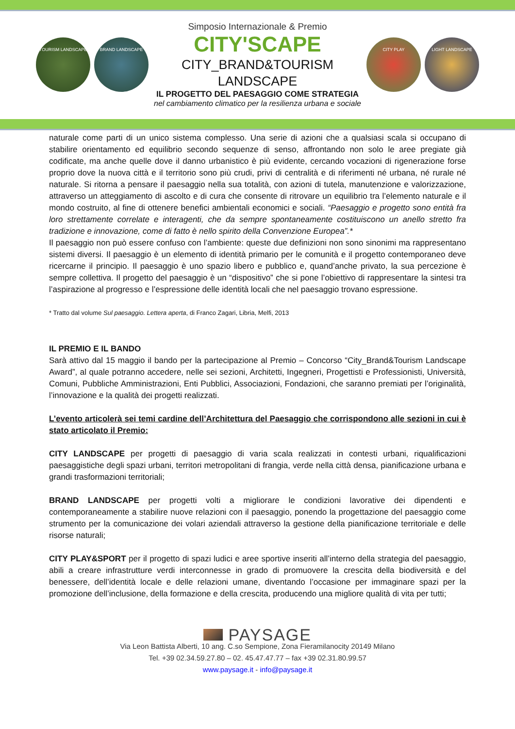TOURISM LANDSCAPE BRAND LANDSCAPE
Simposio Internazionale & Premio
CITY'SCAPE
CITY_BRAND&TOURISM
LANDSCAPE
IL PROGETTO DEL PAESAGGIO COME STRATEGIA
nel cambiamento climatico per la resilienza urbana e sociale
CITY PLAY LIGHT LANDSCAPE
naturale come parti di un unico sistema complesso. Una serie di azioni che a qualsiasi scala si occupano di stabilire orientamento ed equilibrio secondo sequenze di senso, affrontando non solo le aree pregiate già codificate, ma anche quelle dove il danno urbanistico è più evidente, cercando vocazioni di rigenerazione forse proprio dove la nuova città e il territorio sono più crudi, privi di centralità e di riferimenti né urbana, né rurale né naturale. Si ritorna a pensare il paesaggio nella sua totalità, con azioni di tutela, manutenzione e valorizzazione, attraverso un atteggiamento di ascolto e di cura che consente di ritrovare un equilibrio tra l’elemento naturale e il mondo costruito, al fine di ottenere benefici ambientali economici e sociali. “Paesaggio e progetto sono entità fra loro strettamente correlate e interagenti, che da sempre spontaneamente costituiscono un anello stretto fra tradizione e innovazione, come di fatto è nello spirito della Convenzione Europea”.*
Il paesaggio non può essere confuso con l’ambiente: queste due definizioni non sono sinonimi ma rappresentano sistemi diversi. Il paesaggio è un elemento di identità primario per le comunità e il progetto contemporaneo deve ricercarne il principio. Il paesaggio è uno spazio libero e pubblico e, quand’anche privato, la sua percezione è sempre collettiva. Il progetto del paesaggio è un “dispositivo” che si pone l’obiettivo di rappresentare la sintesi tra l’aspirazione al progresso e l’espressione delle identità locali che nel paesaggio trovano espressione.
* Tratto dal volume Sul paesaggio. Lettera aperta, di Franco Zagari, Libria, Melfi, 2013
IL PREMIO E IL BANDO
Sarà attivo dal 15 maggio il bando per la partecipazione al Premio – Concorso “City_Brand&Tourism Landscape Award”, al quale potranno accedere, nelle sei sezioni, Architetti, Ingegneri, Progettisti e Professionisti, Università, Comuni, Pubbliche Amministrazioni, Enti Pubblici, Associazioni, Fondazioni, che saranno premiati per l’originalità, l’innovazione e la qualità dei progetti realizzati.
L’evento articolerà sei temi cardine dell’Architettura del Paesaggio che corrispondono alle sezioni in cui è stato articolato il Premio:
CITY LANDSCAPE per progetti di paesaggio di varia scala realizzati in contesti urbani, riqualificazioni paesaggistiche degli spazi urbani, territori metropolitani di frangia, verde nella città densa, pianificazione urbana e grandi trasformazioni territoriali;
BRAND LANDSCAPE per progetti volti a migliorare le condizioni lavorative dei dipendenti e contemporaneamente a stabilire nuove relazioni con il paesaggio, ponendo la progettazione del paesaggio come strumento per la comunicazione dei volari aziendali attraverso la gestione della pianificazione territoriale e delle risorse naturali;
CITY PLAY&SPORT per il progetto di spazi ludici e aree sportive inseriti all’interno della strategia del paesaggio, abili a creare infrastrutture verdi interconnesse in grado di promuovere la crescita della biodiversità e del benessere, dell’identità locale e delle relazioni umane, diventando l’occasione per immaginare spazi per la promozione dell’inclusione, della formazione e della crescita, producendo una migliore qualità di vita per tutti;
PAYSAGE
Via Leon Battista Alberti, 10 ang. C.so Sempione, Zona Fieramilanocity 20149 Milano
Tel. +39 02.34.59.27.80 – 02. 45.47.47.77 – fax +39 02.31.80.99.57
www.paysage.it - info@paysage.it